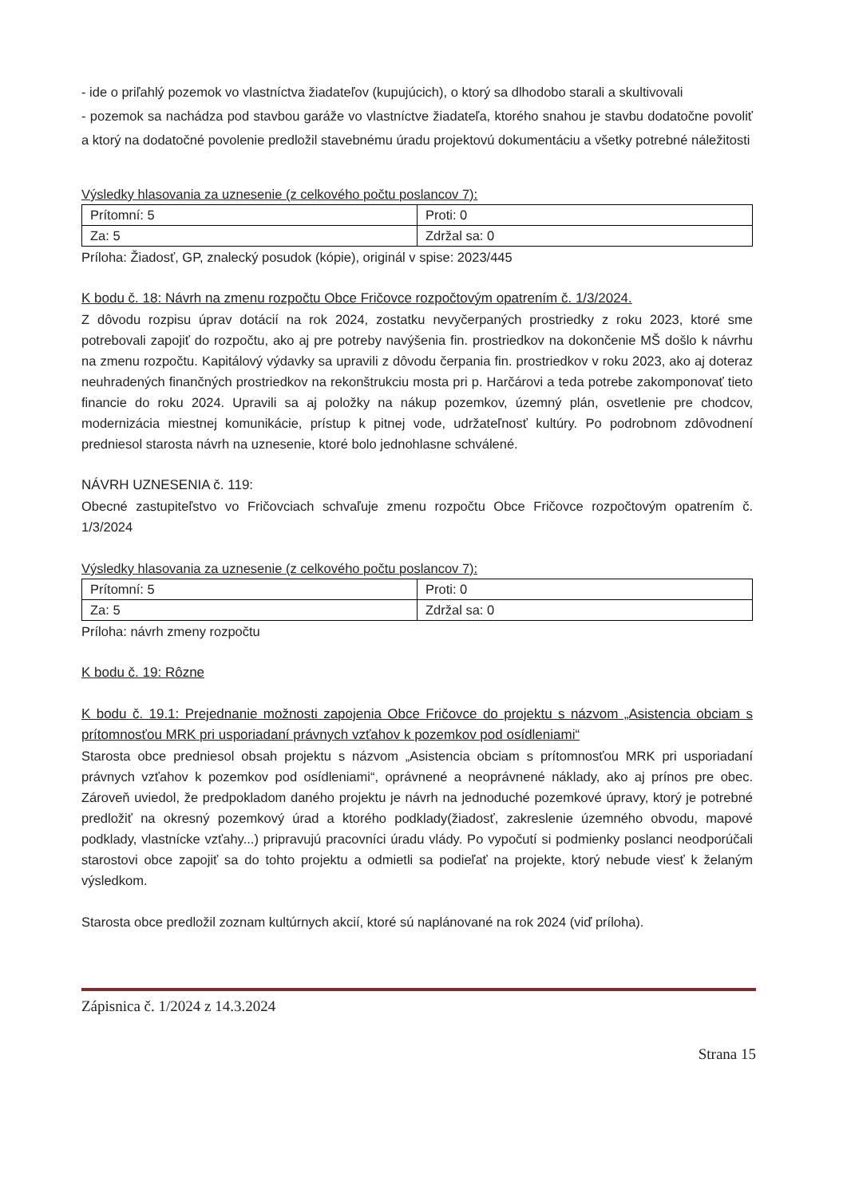- ide o priľahlý pozemok vo vlastníctva žiadateľov (kupujúcich), o ktorý sa dlhodobo starali a skultivovali
- pozemok sa nachádza pod stavbou garáže vo vlastníctve žiadateľa, ktorého snahou je stavbu dodatočne povoliť a ktorý na dodatočné povolenie predložil stavebnému úradu projektovú dokumentáciu a všetky potrebné náležitosti
Výsledky hlasovania za uznesenie (z celkového počtu poslancov 7):
| Prítomní: 5 | Proti: 0 |
| Za: 5 | Zdržal sa: 0 |
Príloha: Žiadosť, GP, znalecký posudok (kópie), originál v spise: 2023/445
K bodu č. 18: Návrh na zmenu rozpočtu Obce Fričovce rozpočtovým opatrením č. 1/3/2024.
Z dôvodu rozpisu úprav dotácií na rok 2024, zostatku nevyčerpaných prostriedky z roku 2023, ktoré sme potrebovali zapojiť do rozpočtu, ako aj pre potreby navýšenia fin. prostriedkov na dokončenie MŠ došlo k návrhu na zmenu rozpočtu. Kapitálový výdavky sa upravili z dôvodu čerpania fin. prostriedkov v roku 2023, ako aj doteraz neuhradených finančných prostriedkov na rekonštrukciu mosta pri p. Harčárovi a teda potrebe zakomponovať tieto financie do roku 2024. Upravili sa aj položky na nákup pozemkov, územný plán, osvetlenie pre chodcov, modernizácia miestnej komunikácie, prístup k pitnej vode, udržateľnosť kultúry. Po podrobnom zdôvodnení predniesol starosta návrh na uznesenie, ktoré bolo jednohlasne schválené.
NÁVRH UZNESENIA č. 119:
Obecné zastupiteľstvo vo Fričovciach schvaľuje zmenu rozpočtu Obce Fričovce rozpočtovým opatrením č. 1/3/2024
Výsledky hlasovania za uznesenie (z celkového počtu poslancov 7):
| Prítomní: 5 | Proti: 0 |
| Za: 5 | Zdržal sa: 0 |
Príloha: návrh zmeny rozpočtu
K bodu č. 19: Rôzne
K bodu č. 19.1: Prejednanie možnosti zapojenia Obce Fričovce do projektu s názvom „Asistencia obciam s prítomnosťou MRK pri usporiadaní právnych vzťahov k pozemkov pod osídleniami“
Starosta obce predniesol obsah projektu s názvom „Asistencia obciam s prítomnosťou MRK pri usporiadaní právnych vzťahov k pozemkov pod osídleniami“, oprávnené a neoprávnené náklady, ako aj prínos pre obec. Zároveň uviedol, že predpokladom daného projektu je návrh na jednoduché pozemkové úpravy, ktorý je potrebné predložiť na okresný pozemkový úrad a ktorého podklady(žiadosť, zakreslenie územného obvodu, mapové podklady, vlastnícke vzťahy...) pripravujú pracovníci úradu vlády. Po vypočutí si podmienky poslanci neodporúčali starostovi obce zapojiť sa do tohto projektu a odmietli sa podieľať na projekte, ktorý nebude viesť k želaným výsledkom.
Starosta obce predložil zoznam kultúrnych akcií, ktoré sú naplánované na rok 2024 (viď príloha).
Zápisnica č. 1/2024 z 14.3.2024
Strana 15